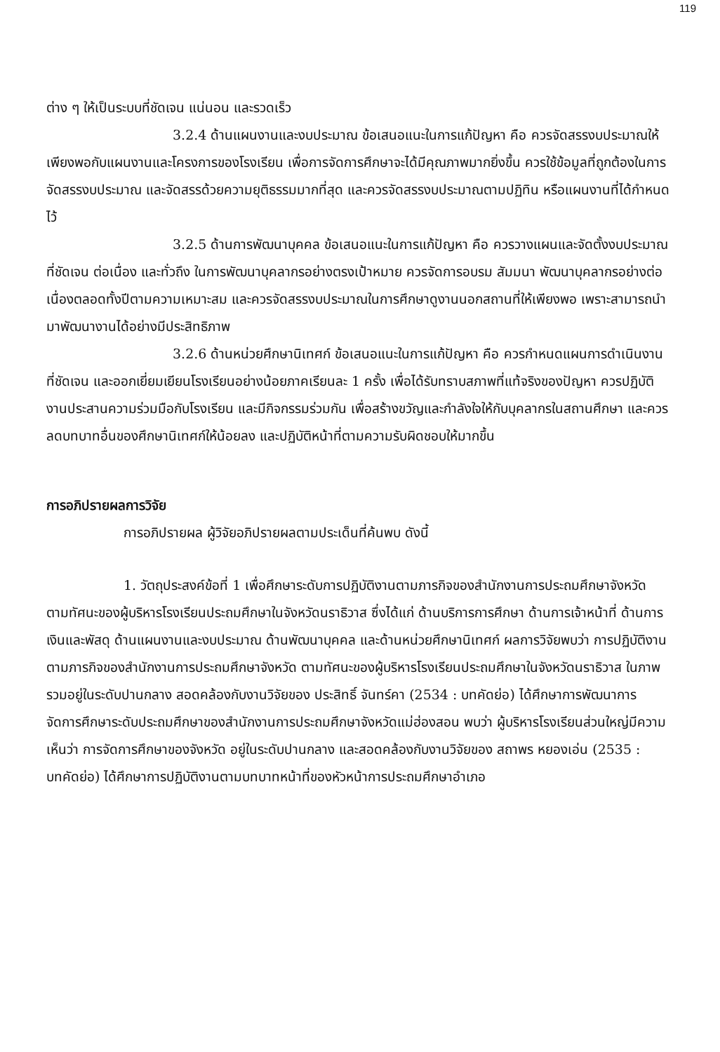119
ต่าง ๆ ให้เป็นระบบที่ชัดเจน แน่นอน และรวดเร็ว
3.2.4 ด้านแผนงานและงบประมาณ ข้อเสนอแนะในการแก้ปัญหา คือ ควรจัดสรรงบประมาณให้เพียงพอกับแผนงานและโครงการของโรงเรียน เพื่อการจัดการศึกษาจะได้มีคุณภาพมากยิ่งขึ้น ควรใช้ข้อมูลที่ถูกต้องในการจัดสรรงบประมาณ และจัดสรรด้วยความยุติธรรมมากที่สุด และควรจัดสรรงบประมาณตามปฏิทิน หรือแผนงานที่ได้กำหนดไว้
3.2.5 ด้านการพัฒนาบุคคล ข้อเสนอแนะในการแก้ปัญหา คือ ควรวางแผนและจัดตั้งงบประมาณที่ชัดเจน ต่อเนื่อง และทั่วถึง ในการพัฒนาบุคลากรอย่างตรงเป้าหมาย ควรจัดการอบรม สัมมนา พัฒนาบุคลากรอย่างต่อเนื่องตลอดทั้งปีตามความเหมาะสม และควรจัดสรรงบประมาณในการศึกษาดูงานนอกสถานที่ให้เพียงพอ เพราะสามารถนำมาพัฒนางานได้อย่างมีประสิทธิภาพ
3.2.6 ด้านหน่วยศึกษานิเทศก์ ข้อเสนอแนะในการแก้ปัญหา คือ ควรกำหนดแผนการดำเนินงานที่ชัดเจน และออกเยี่ยมเยียนโรงเรียนอย่างน้อยภาคเรียนละ 1 ครั้ง เพื่อได้รับทราบสภาพที่แท้จริงของปัญหา ควรปฏิบัติงานประสานความร่วมมือกับโรงเรียน และมีกิจกรรมร่วมกัน เพื่อสร้างขวัญและกำลังใจให้กับบุคลากรในสถานศึกษา และควรลดบทบาทอื่นของศึกษานิเทศก์ให้น้อยลง และปฏิบัติหน้าที่ตามความรับผิดชอบให้มากขึ้น
การอภิปรายผลการวิจัย
การอภิปรายผล ผู้วิจัยอภิปรายผลตามประเด็นที่ค้นพบ ดังนี้
1. วัตถุประสงค์ข้อที่ 1 เพื่อศึกษาระดับการปฏิบัติงานตามภารกิจของสำนักงานการประถมศึกษาจังหวัด ตามทัศนะของผู้บริหารโรงเรียนประถมศึกษาในจังหวัดนราธิวาส ซึ่งได้แก่ ด้านบริการการศึกษา ด้านการเจ้าหน้าที่ ด้านการเงินและพัสดุ ด้านแผนงานและงบประมาณ ด้านพัฒนาบุคคล และด้านหน่วยศึกษานิเทศก์ ผลการวิจัยพบว่า การปฏิบัติงานตามภารกิจของสำนักงานการประถมศึกษาจังหวัด ตามทัศนะของผู้บริหารโรงเรียนประถมศึกษาในจังหวัดนราธิวาส ในภาพรวมอยู่ในระดับปานกลาง สอดคล้องกับงานวิจัยของ ประสิทธิ์ จันทร์คา (2534 : บทคัดย่อ) ได้ศึกษาการพัฒนาการจัดการศึกษาระดับประถมศึกษาของสำนักงานการประถมศึกษาจังหวัดแม่ฮ่องสอน พบว่า ผู้บริหารโรงเรียนส่วนใหญ่มีความเห็นว่า การจัดการศึกษาของจังหวัด อยู่ในระดับปานกลาง และสอดคล้องกับงานวิจัยของ สถาพร หยองเอ่น (2535 : บทคัดย่อ) ได้ศึกษาการปฏิบัติงานตามบทบาทหน้าที่ของหัวหน้าการประถมศึกษาอำเภอ